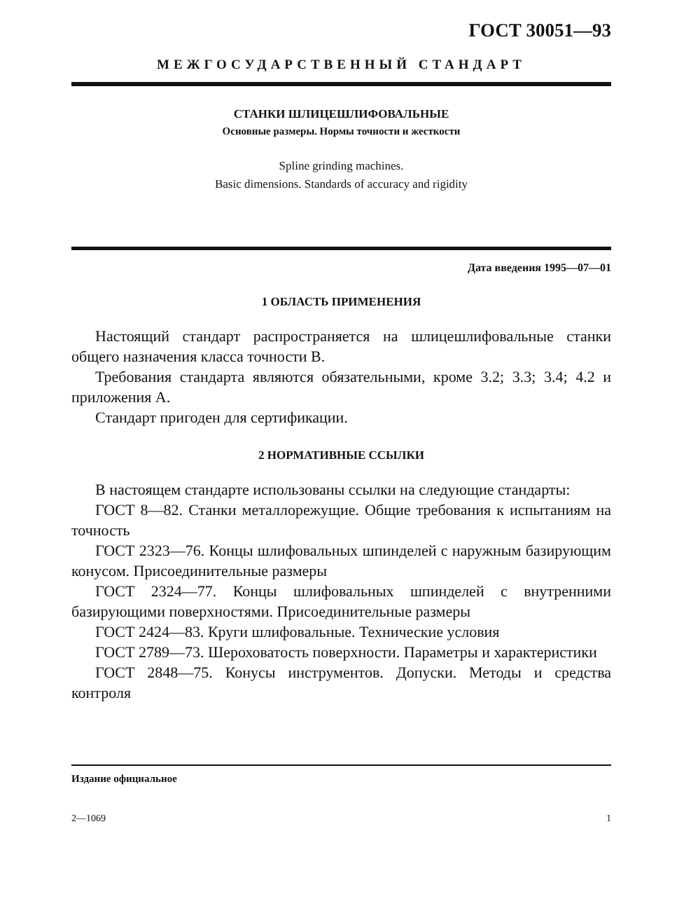ГОСТ 30051—93
МЕЖГОСУДАРСТВЕННЫЙ СТАНДАРТ
СТАНКИ ШЛИЦЕШЛИФОВАЛЬНЫЕ
Основные размеры. Нормы точности и жесткости
Spline grinding machines.
Basic dimensions. Standards of accuracy and rigidity
Дата введения 1995—07—01
1 ОБЛАСТЬ ПРИМЕНЕНИЯ
Настоящий стандарт распространяется на шлицешлифовальные станки общего назначения класса точности В.
Требования стандарта являются обязательными, кроме 3.2; 3.3; 3.4; 4.2 и приложения А.
Стандарт пригоден для сертификации.
2 НОРМАТИВНЫЕ ССЫЛКИ
В настоящем стандарте использованы ссылки на следующие стандарты:
ГОСТ 8—82. Станки металлорежущие. Общие требования к испытаниям на точность
ГОСТ 2323—76. Концы шлифовальных шпинделей с наружным базирующим конусом. Присоединительные размеры
ГОСТ 2324—77. Концы шлифовальных шпинделей с внутренними базирующими поверхностями. Присоединительные размеры
ГОСТ 2424—83. Круги шлифовальные. Технические условия
ГОСТ 2789—73. Шероховатость поверхности. Параметры и характеристики
ГОСТ 2848—75. Конусы инструментов. Допуски. Методы и средства контроля
Издание официальное
2—1069 1